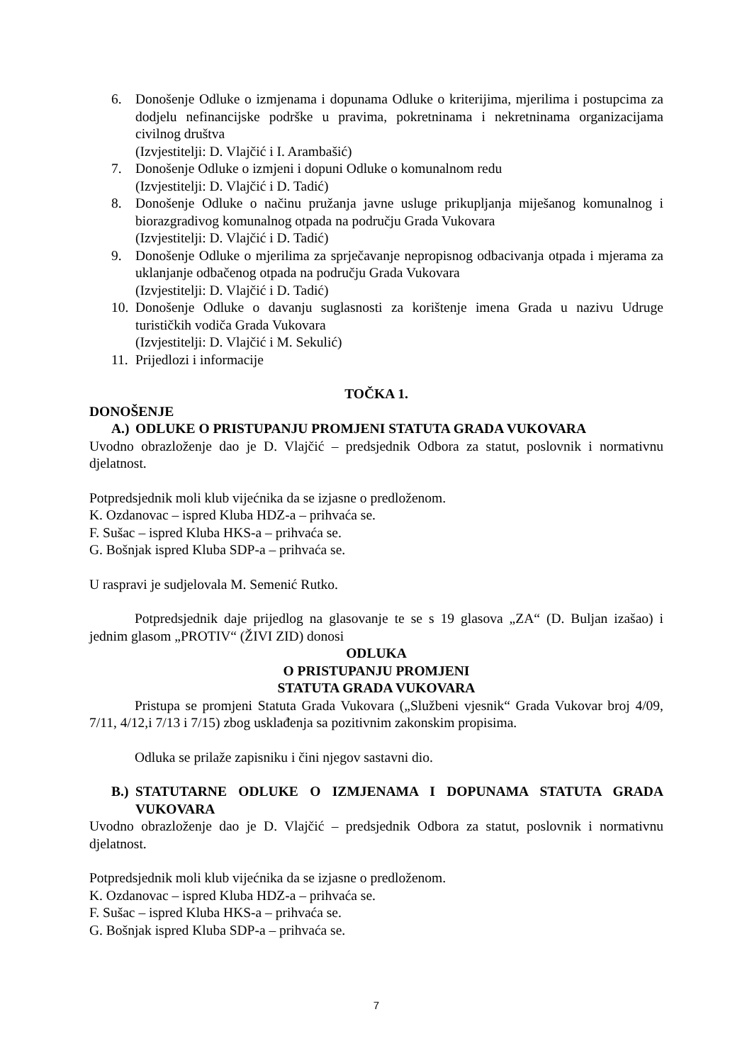6. Donošenje Odluke o izmjenama i dopunama Odluke o kriterijima, mjerilima i postupcima za dodjelu nefinancijske podrške u pravima, pokretninama i nekretninama organizacijama civilnog društva
(Izvjestitelji: D. Vlajčić i I. Arambašić)
7. Donošenje Odluke o izmjeni i dopuni Odluke o komunalnom redu
(Izvjestitelji: D. Vlajčić i D. Tadić)
8. Donošenje Odluke o načinu pružanja javne usluge prikupljanja miješanog komunalnog i biorazgradivog komunalnog otpada na području Grada Vukovara
(Izvjestitelji: D. Vlajčić i D. Tadić)
9. Donošenje Odluke o mjerilima za sprječavanje nepropisnog odbacivanja otpada i mjerama za uklanjanje odbačenog otpada na području Grada Vukovara
(Izvjestitelji: D. Vlajčić i D. Tadić)
10. Donošenje Odluke o davanju suglasnosti za korištenje imena Grada u nazivu Udruge turističkih vodiča Grada Vukovara
(Izvjestitelji: D. Vlajčić i M. Sekulić)
11. Prijedlozi i informacije
TOČKA 1.
DONOŠENJE
A.) ODLUKE O PRISTUPANJU PROMJENI STATUTA GRADA VUKOVARA
Uvodno obrazloženje dao je D. Vlajčić – predsjednik Odbora za statut, poslovnik i normativnu djelatnost.
Potpredsjednik moli klub vijećnika da se izjasne o predloženom.
K. Ozdanovac – ispred Kluba HDZ-a – prihvaća se.
F. Sušac – ispred Kluba HKS-a – prihvaća se.
G. Bošnjak ispred Kluba SDP-a – prihvaća se.
U raspravi je sudjelovala M. Semenić Rutko.
Potpredsjednik daje prijedlog na glasovanje te se s 19 glasova „ZA“ (D. Buljan izašao) i jednim glasom „PROTIV“ (ŽIVI ZID) donosi
ODLUKA
O PRISTUPANJU PROMJENI
STATUTA GRADA VUKOVARA
Pristupa se promjeni Statuta Grada Vukovara („Službeni vjesnik“ Grada Vukovar broj 4/09, 7/11, 4/12,i 7/13 i 7/15) zbog usklađenja sa pozitivnim zakonskim propisima.
Odluka se prilaže zapisniku i čini njegov sastavni dio.
B.) STATUTARNE ODLUKE O IZMJENAMA I DOPUNAMA STATUTA GRADA VUKOVARA
Uvodno obrazloženje dao je D. Vlajčić – predsjednik Odbora za statut, poslovnik i normativnu djelatnost.
Potpredsjednik moli klub vijećnika da se izjasne o predloženom.
K. Ozdanovac – ispred Kluba HDZ-a – prihvaća se.
F. Sušac – ispred Kluba HKS-a – prihvaća se.
G. Bošnjak ispred Kluba SDP-a – prihvaća se.
7